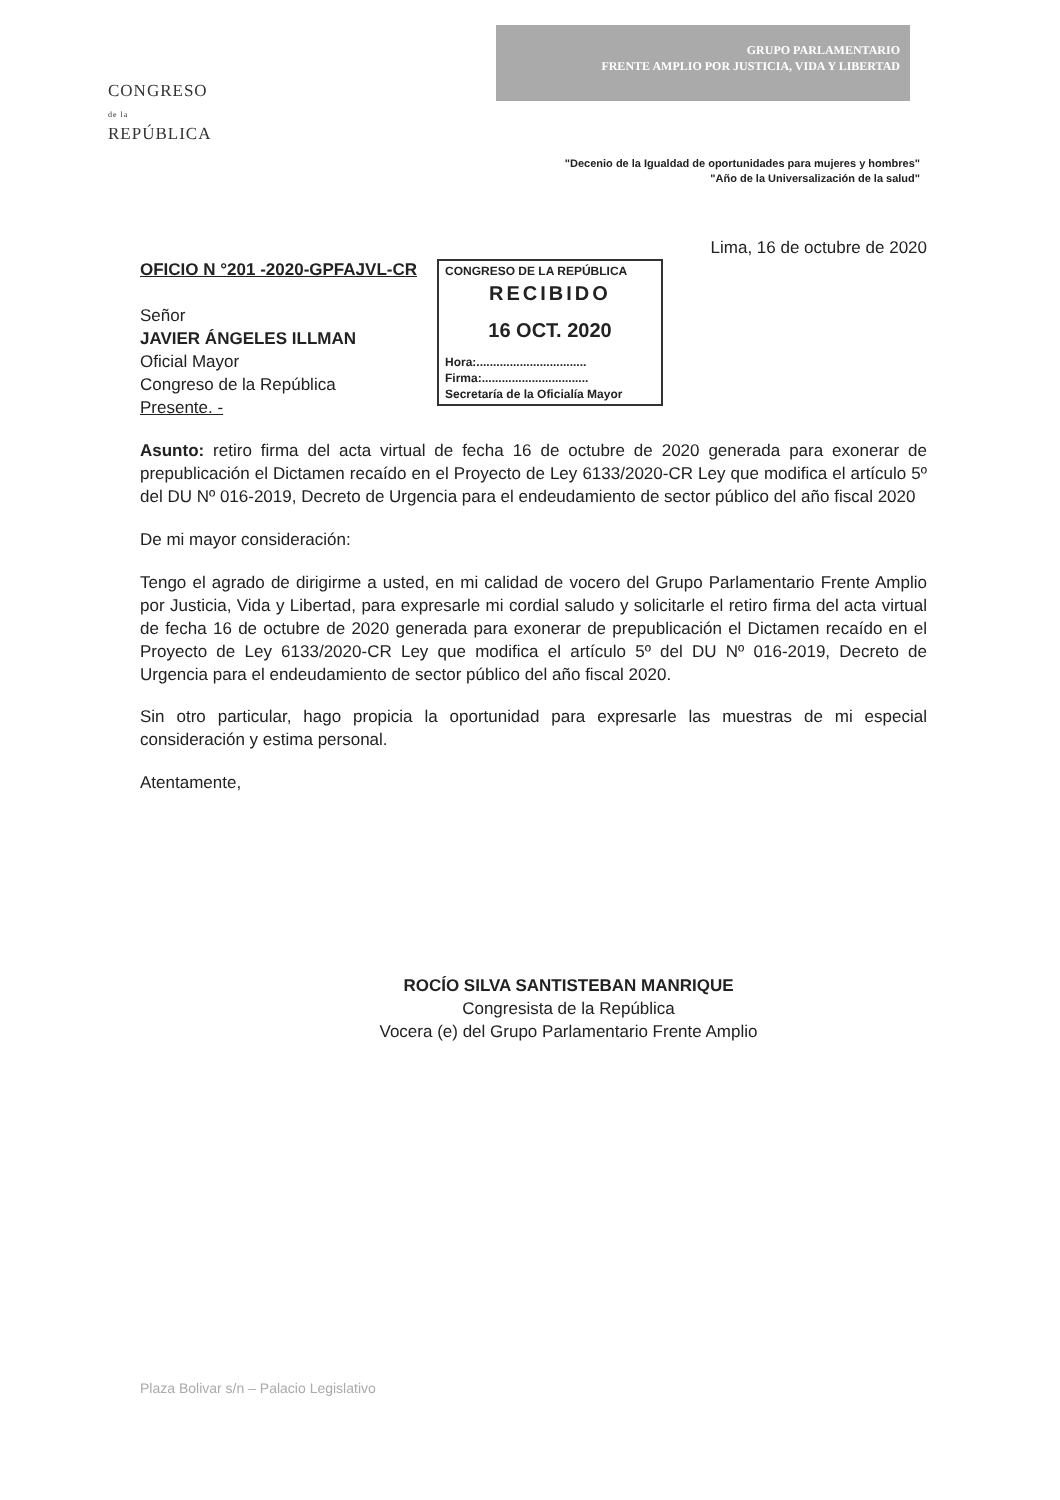CONGRESO
de la
REPÚBLICA
GRUPO PARLAMENTARIO
FRENTE AMPLIO POR JUSTICIA, VIDA Y LIBERTAD
"Decenio de la Igualdad de oportunidades para mujeres y hombres"
"Año de la Universalización de la salud"
Lima, 16 de octubre de 2020
OFICIO N °201 -2020-GPFAJVL-CR
Señor
JAVIER ÁNGELES ILLMAN
Oficial Mayor
Congreso de la República
Presente. -
CONGRESO DE LA REPÚBLICA
RECIBIDO
16 OCT. 2020
Hora:.................................
Firma:................................
Secretaría de la Oficialía Mayor
Asunto: retiro firma del acta virtual de fecha 16 de octubre de 2020 generada para exonerar de prepublicación el Dictamen recaído en el Proyecto de Ley 6133/2020-CR Ley que modifica el artículo 5º del DU Nº 016-2019, Decreto de Urgencia para el endeudamiento de sector público del año fiscal 2020
De mi mayor consideración:
Tengo el agrado de dirigirme a usted, en mi calidad de vocero del Grupo Parlamentario Frente Amplio por Justicia, Vida y Libertad, para expresarle mi cordial saludo y solicitarle el retiro firma del acta virtual de fecha 16 de octubre de 2020 generada para exonerar de prepublicación el Dictamen recaído en el Proyecto de Ley 6133/2020-CR Ley que modifica el artículo 5º del DU Nº 016-2019, Decreto de Urgencia para el endeudamiento de sector público del año fiscal 2020.
Sin otro particular, hago propicia la oportunidad para expresarle las muestras de mi especial consideración y estima personal.
Atentamente,
ROCÍO SILVA SANTISTEBAN MANRIQUE
Congresista de la República
Vocera (e) del Grupo Parlamentario Frente Amplio
Plaza Bolivar s/n – Palacio Legislativo